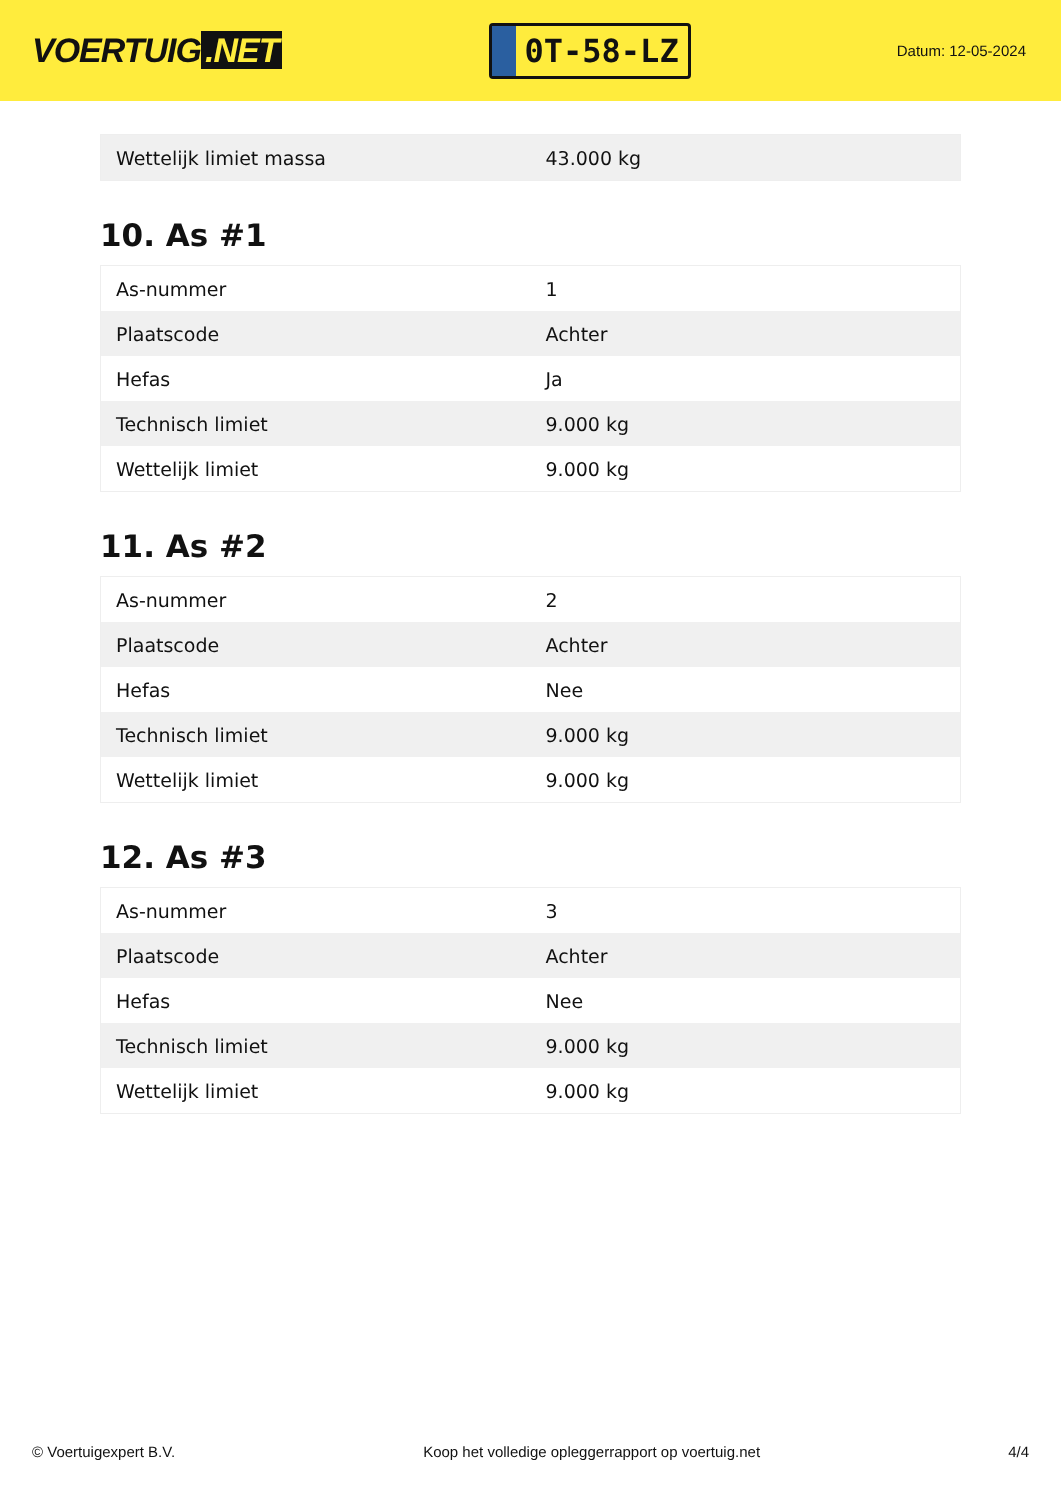VOERTUIG.NET
0T-58-LZ
Datum: 12-05-2024
| Wettelijk limiet massa | 43.000 kg |
10. As #1
| As-nummer | 1 |
| Plaatscode | Achter |
| Hefas | Ja |
| Technisch limiet | 9.000 kg |
| Wettelijk limiet | 9.000 kg |
11. As #2
| As-nummer | 2 |
| Plaatscode | Achter |
| Hefas | Nee |
| Technisch limiet | 9.000 kg |
| Wettelijk limiet | 9.000 kg |
12. As #3
| As-nummer | 3 |
| Plaatscode | Achter |
| Hefas | Nee |
| Technisch limiet | 9.000 kg |
| Wettelijk limiet | 9.000 kg |
© Voertuigexpert B.V. Koop het volledige opleggerrapport op voertuig.net 4/4